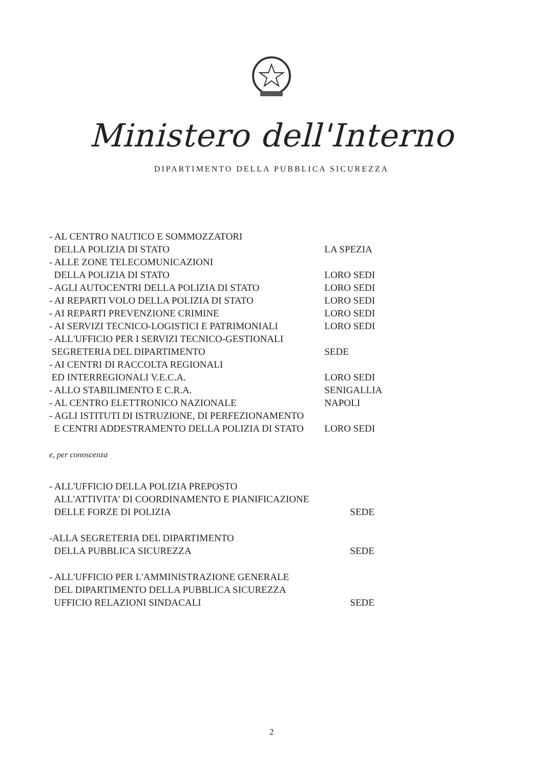Ministero dell'Interno
DIPARTIMENTO DELLA PUBBLICA SICUREZZA
| - AL CENTRO NAUTICO E SOMMOZZATORI DELLA POLIZIA DI STATO | LA SPEZIA |
| - ALLE ZONE TELECOMUNICAZIONI DELLA POLIZIA DI STATO | LORO SEDI |
| - AGLI AUTOCENTRI DELLA POLIZIA DI STATO | LORO SEDI |
| - AI REPARTI VOLO DELLA POLIZIA DI STATO | LORO SEDI |
| - AI REPARTI PREVENZIONE CRIMINE | LORO SEDI |
| - AI SERVIZI TECNICO-LOGISTICI E PATRIMONIALI | LORO SEDI |
| - ALL'UFFICIO PER I SERVIZI TECNICO-GESTIONALI SEGRETERIA DEL DIPARTIMENTO | SEDE |
| - AI CENTRI DI RACCOLTA REGIONALI ED INTERREGIONALI V.E.C.A. | LORO SEDI |
| - ALLO STABILIMENTO E C.R.A. | SENIGALLIA |
| - AL CENTRO ELETTRONICO NAZIONALE | NAPOLI |
| - AGLI ISTITUTI DI ISTRUZIONE, DI PERFEZIONAMENTO E CENTRI ADDESTRAMENTO DELLA POLIZIA DI STATO | LORO SEDI |
e, per conoscenza
| - ALL'UFFICIO DELLA POLIZIA PREPOSTO ALL'ATTIVITA' DI COORDINAMENTO E PIANIFICAZIONE DELLE FORZE DI POLIZIA | SEDE |
| -ALLA SEGRETERIA DEL DIPARTIMENTO DELLA PUBBLICA SICUREZZA | SEDE |
| - ALL'UFFICIO PER L'AMMINISTRAZIONE GENERALE DEL DIPARTIMENTO DELLA PUBBLICA SICUREZZA UFFICIO RELAZIONI SINDACALI | SEDE |
2